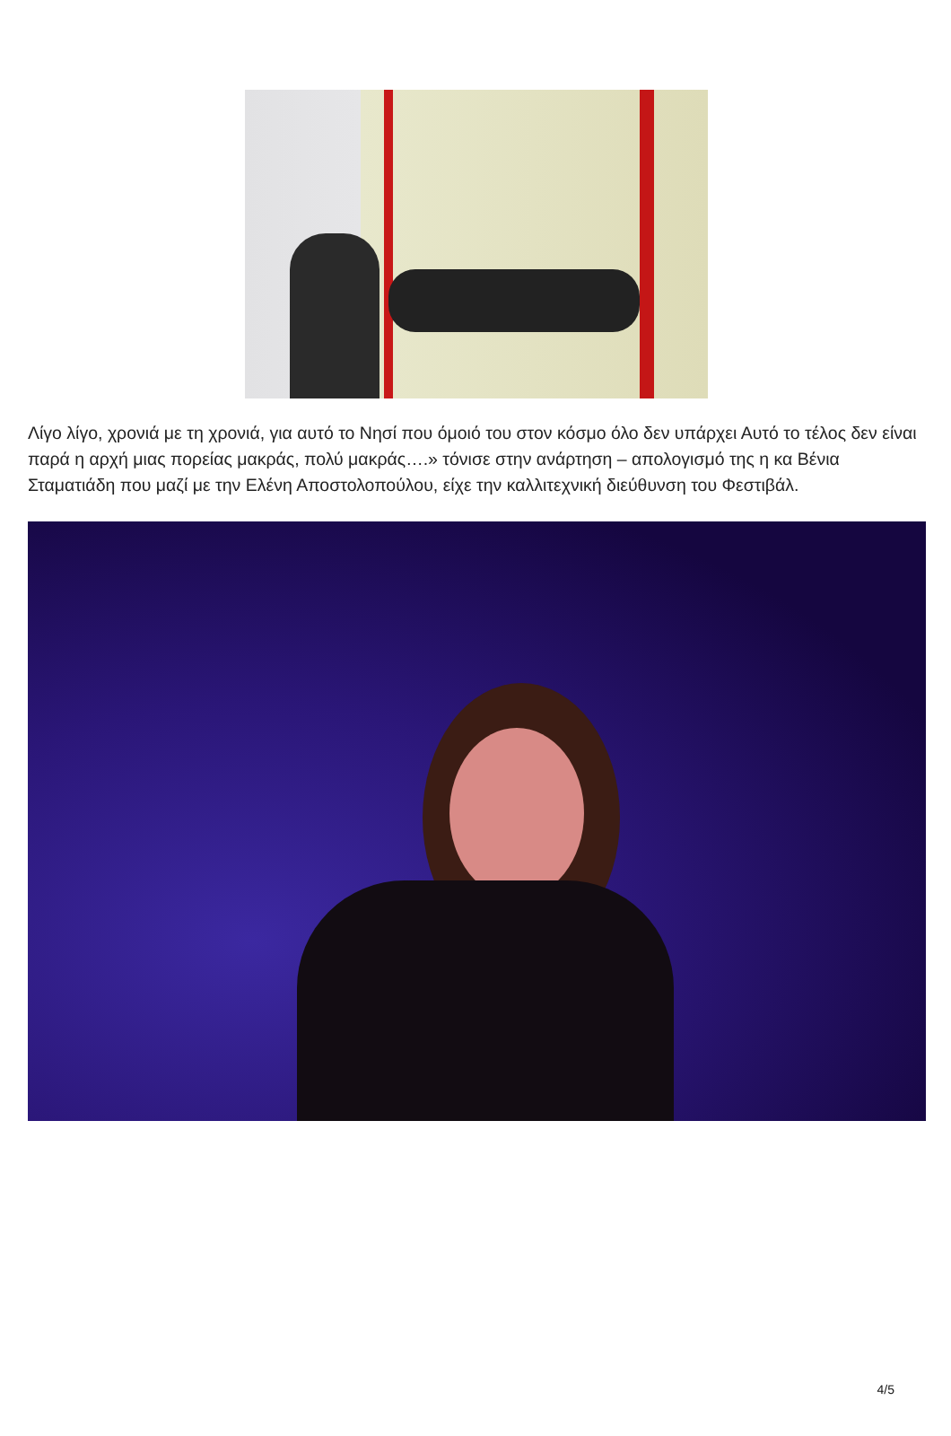Λίγο λίγο, χρονιά με τη χρονιά, για αυτό το Νησί που όμοιό του στον κόσμο όλο δεν υπάρχει Αυτό το τέλος δεν είναι παρά η αρχή μιας πορείας μακράς, πολύ μακράς….» τόνισε στην ανάρτηση – απολογισμό της η κα Βένια Σταματιάδη που μαζί με την Ελένη Αποστολοπούλου, είχε την καλλιτεχνική διεύθυνση του Φεστιβάλ.
4/5